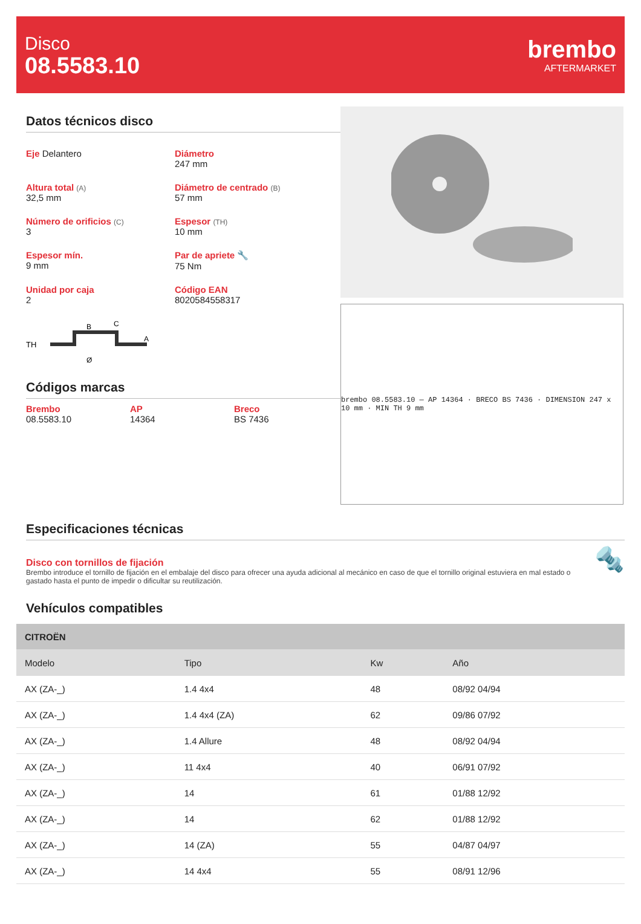Disco
08.5583.10
brembo
AFTERMARKET
Datos técnicos disco
Eje Delantero
Diámetro
247 mm
Altura total (A)
32,5 mm
Diámetro de centrado (B)
57 mm
Número de orificios (C)
3
Espesor (TH)
10 mm
Espesor mín.
9 mm
Par de apriete 🔧
75 Nm
Unidad por caja
2
Código EAN
8020584558317
TH
B
C
A
Ø
Códigos marcas
Brembo
08.5583.10
AP
14364
Breco
BS 7436
brembo 08.5583.10 — AP 14364 · BRECO BS 7436 · DIMENSION 247 x 10 mm · MIN TH 9 mm
Especificaciones técnicas
Disco con tornillos de fijación
Brembo introduce el tornillo de fijación en el embalaje del disco para ofrecer una ayuda adicional al mecánico en caso de que el tornillo original estuviera en mal estado o gastado hasta el punto de impedir o dificultar su reutilización.
🔩
Vehículos compatibles
| CITROËN | | | |
| --- | --- | --- | --- |
| Modelo | Tipo | Kw | Año |
| AX (ZA-_) | 1.4 4x4 | 48 | 08/92 04/94 |
| AX (ZA-_) | 1.4 4x4 (ZA) | 62 | 09/86 07/92 |
| AX (ZA-_) | 1.4 Allure | 48 | 08/92 04/94 |
| AX (ZA-_) | 11 4x4 | 40 | 06/91 07/92 |
| AX (ZA-_) | 14 | 61 | 01/88 12/92 |
| AX (ZA-_) | 14 | 62 | 01/88 12/92 |
| AX (ZA-_) | 14 (ZA) | 55 | 04/87 04/97 |
| AX (ZA-_) | 14 4x4 | 55 | 08/91 12/96 |